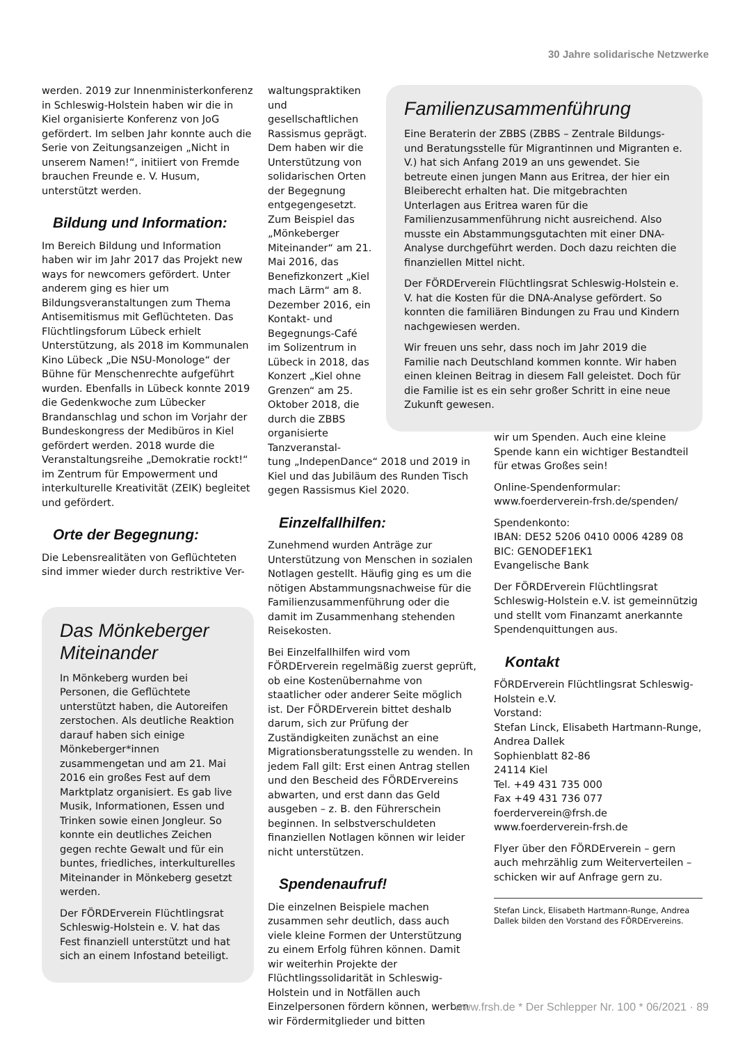30 Jahre solidarische Netzwerke
werden. 2019 zur Innenministerkonferenz in Schleswig-Holstein haben wir die in Kiel organisierte Konferenz von JoG gefördert. Im selben Jahr konnte auch die Serie von Zeitungsanzeigen „Nicht in unserem Namen!“, initiiert von Fremde brauchen Freunde e. V. Husum, unterstützt werden.
Bildung und Information:
Im Bereich Bildung und Information haben wir im Jahr 2017 das Projekt new ways for newcomers gefördert. Unter anderem ging es hier um Bildungsveranstaltungen zum Thema Antisemitismus mit Geflüchteten. Das Flüchtlingsforum Lübeck erhielt Unterstützung, als 2018 im Kommunalen Kino Lübeck „Die NSU-Monologe“ der Bühne für Menschenrechte aufgeführt wurden. Ebenfalls in Lübeck konnte 2019 die Gedenkwoche zum Lübecker Brandanschlag und schon im Vorjahr der Bundeskongress der Medibüros in Kiel gefördert werden. 2018 wurde die Veranstaltungsreihe „Demokratie rockt!“ im Zentrum für Empowerment und interkulturelle Kreativität (ZEIK) begleitet und gefördert.
Orte der Begegnung:
Die Lebensrealitäten von Geflüchteten sind immer wieder durch restriktive Ver-
Das Mönkeberger Miteinander
In Mönkeberg wurden bei Personen, die Geflüchtete unterstützt haben, die Autoreifen zerstochen. Als deutliche Reaktion darauf haben sich einige Mönkeberger*innen zusammengetan und am 21. Mai 2016 ein großes Fest auf dem Marktplatz organisiert. Es gab live Musik, Informationen, Essen und Trinken sowie einen Jongleur. So konnte ein deutliches Zeichen gegen rechte Gewalt und für ein buntes, friedliches, interkulturelles Miteinander in Mönkeberg gesetzt werden.
Der FÖRDErverein Flüchtlingsrat Schleswig-Holstein e. V. hat das Fest finanziell unterstützt und hat sich an einem Infostand beteiligt.
waltungspraktiken und gesellschaftlichen Rassismus geprägt. Dem haben wir die Unterstützung von solidarischen Orten der Begegnung entgegengesetzt. Zum Beispiel das „Mönkeberger Miteinander“ am 21. Mai 2016, das Benefizkonzert „Kiel mach Lärm“ am 8. Dezember 2016, ein Kontakt- und Begegnungs-Café im Solizentrum in Lübeck in 2018, das Konzert „Kiel ohne Grenzen“ am 25. Oktober 2018, die durch die ZBBS organisierte Tanzveranstal-
tung „IndepenDance“ 2018 und 2019 in Kiel und das Jubiläum des Runden Tisch gegen Rassismus Kiel 2020.
Einzelfallhilfen:
Zunehmend wurden Anträge zur Unterstützung von Menschen in sozialen Notlagen gestellt. Häufig ging es um die nötigen Abstammungsnachweise für die Familienzusammenführung oder die damit im Zusammenhang stehenden Reisekosten.
Bei Einzelfallhilfen wird vom FÖRDErverein regelmäßig zuerst geprüft, ob eine Kostenübernahme von staatlicher oder anderer Seite möglich ist. Der FÖRDErverein bittet deshalb darum, sich zur Prüfung der Zuständigkeiten zunächst an eine Migrationsberatungsstelle zu wenden. In jedem Fall gilt: Erst einen Antrag stellen und den Bescheid des FÖRDErvereins abwarten, und erst dann das Geld ausgeben – z. B. den Führerschein beginnen. In selbstverschuldeten finanziellen Notlagen können wir leider nicht unterstützen.
Spendenaufruf!
Die einzelnen Beispiele machen zusammen sehr deutlich, dass auch viele kleine Formen der Unterstützung zu einem Erfolg führen können. Damit wir weiterhin Projekte der Flüchtlingssolidarität in Schleswig-Holstein und in Notfällen auch Einzelpersonen fördern können, werben wir Fördermitglieder und bitten
Familienzusammenführung
Eine Beraterin der ZBBS (ZBBS – Zentrale Bildungs- und Beratungsstelle für Migrantinnen und Migranten e. V.) hat sich Anfang 2019 an uns gewendet. Sie betreute einen jungen Mann aus Eritrea, der hier ein Bleiberecht erhalten hat. Die mitgebrachten Unterlagen aus Eritrea waren für die Familienzusammenführung nicht ausreichend. Also musste ein Abstammungsgutachten mit einer DNA-Analyse durchgeführt werden. Doch dazu reichten die finanziellen Mittel nicht.
Der FÖRDErverein Flüchtlingsrat Schleswig-Holstein e. V. hat die Kosten für die DNA-Analyse gefördert. So konnten die familiären Bindungen zu Frau und Kindern nachgewiesen werden.
Wir freuen uns sehr, dass noch im Jahr 2019 die Familie nach Deutschland kommen konnte. Wir haben einen kleinen Beitrag in diesem Fall geleistet. Doch für die Familie ist es ein sehr großer Schritt in eine neue Zukunft gewesen.
wir um Spenden. Auch eine kleine Spende kann ein wichtiger Bestandteil für etwas Großes sein!
Online-Spendenformular:
www.foerderverein-frsh.de/spenden/
Spendenkonto:
IBAN: DE52 5206 0410 0006 4289 08
BIC: GENODEF1EK1
Evangelische Bank
Der FÖRDErverein Flüchtlingsrat Schleswig-Holstein e.V. ist gemeinnützig und stellt vom Finanzamt anerkannte Spendenquittungen aus.
Kontakt
FÖRDErverein Flüchtlingsrat Schleswig-Holstein e.V.
Vorstand:
Stefan Linck, Elisabeth Hartmann-Runge, Andrea Dallek
Sophienblatt 82-86
24114 Kiel
Tel. +49 431 735 000
Fax +49 431 736 077
foerderverein@frsh.de
www.foerderverein-frsh.de
Flyer über den FÖRDErverein – gern auch mehrzählig zum Weiterverteilen – schicken wir auf Anfrage gern zu.
Stefan Linck, Elisabeth Hartmann-Runge, Andrea Dallek bilden den Vorstand des FÖRDErvereins.
www.frsh.de * Der Schlepper Nr. 100 * 06/2021 · 89